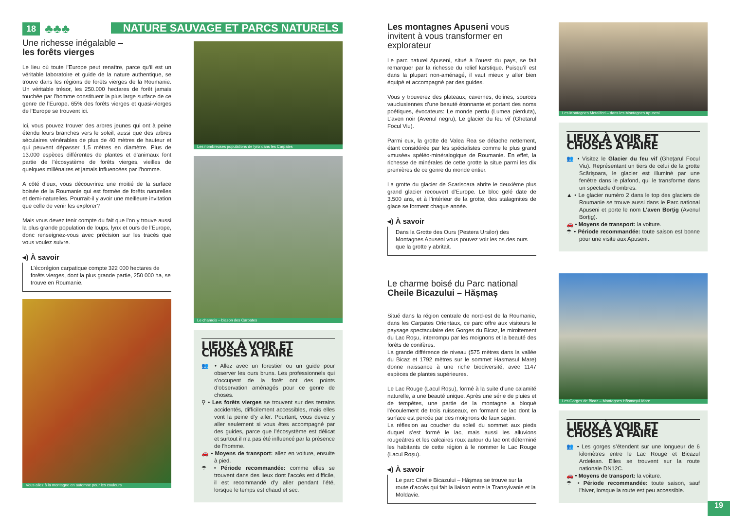18 ♣♣♣
Une richesse inégalable –
les forêts vierges
Le lieu où toute l’Europe peut renaître, parce qu’il est un véritable laboratoire et guide de la nature authentique, se trouve dans les régions de forêts vierges de la Roumanie. Un véritable trésor, les 250.000 hectares de forêt jamais touchée par l’homme constituent la plus large surface de ce genre de l’Europe. 65% des forêts vierges et quasi-vierges de l’Europe se trouvent ici.
Ici, vous pouvez trouver des arbres jeunes qui ont à peine étendu leurs branches vers le soleil, aussi que des arbres séculaires vénérables de plus de 40 mètres de hauteur et qui peuvent dépasser 1,5 mètres en diamètre. Plus de 13.000 espèces différentes de plantes et d’animaux font partie de l’écosystème de forêts vierges, vieilles de quelques millénaires et jamais influencées par l’homme.
A côté d’eux, vous découvrirez une moitié de la surface boisée de la Roumanie qui est formée de forêts naturelles et demi-naturelles. Pourrait-il y avoir une meilleure invitation que celle de venir les explorer?
Mais vous devez tenir compte du fait que l’on y trouve aussi la plus grande population de loups, lynx et ours de l’Europe, donc renseignez-vous avec précision sur les tracés que vous voulez suivre.
◂) À savoir
L’écorégion carpatique compte 322 000 hectares de forêts vierges, dont la plus grande partie, 250 000 ha, se trouve en Roumanie.
Vous allez à la montagne en automne pour les couleurs
NATURE SAUVAGE ET PARCS NATURELS
Les nombreuses populations de lynx dans les Carpates
Le chamois – blason des Carpates
LIEUX À VOIR ET CHOSES À FAIRE
👥 • Allez avec un forestier ou un guide pour observer les ours bruns. Les professionnels qui s’occupent de la forêt ont des points d’observation aménagés pour ce genre de choses.
⚲ • Les forêts vierges se trouvent sur des terrains accidentés, difficilement accessibles, mais elles vont la peine d’y aller. Pourtant, vous devez y aller seulement si vous êtes accompagné par des guides, parce que l’écosystème est délicat et surtout il n’a pas été influencé par la présence de l’homme.
🚗 • Moyens de transport: allez en voiture, ensuite à pied.
☂ • Période recommandée: comme elles se trouvent dans des lieux dont l’accès est difficile, il est recommandé d’y aller pendant l’été, lorsque le temps est chaud et sec.
Les montagnes Apuseni vous invitent à vous transformer en explorateur
Le parc naturel Apuseni, situé à l’ouest du pays, se fait remarquer par la richesse du relief karstique. Puisqu’il est dans la plupart non-aménagé, il vaut mieux y aller bien équipé et accompagné par des guides.
Vous y trouverez des plateaux, cavernes, dolines, sources vauclusiennes d’une beauté étonnante et portant des noms poétiques, évocateurs: Le monde perdu (Lumea pierduta), L’aven noir (Avenul negru), Le glacier du feu vif (Ghetarul Focul Viu).
Parmi eux, la grotte de Valea Rea se détache nettement, étant considérée par les spécialistes comme le plus grand «musée» spéléo-minéralogique de Roumanie. En effet, la richesse de minérales de cette grotte la situe parmi les dix premières de ce genre du monde entier.
La grotte du glacier de Scarisoara abrite le deuxième plus grand glacier recouvert d’Europe. Le bloc gelé date de 3.500 ans, et à l’intérieur de la grotte, des stalagmites de glace se forment chaque année.
◂) À savoir
Dans la Grotte des Ours (Pestera Ursilor) des Montagnes Apuseni vous pouvez voir les os des ours que la grotte y abritait.
Le charme boisé du Parc national
Cheile Bicazului – Hășmaș
Situé dans la région centrale de nord-est de la Roumanie, dans les Carpates Orientaux, ce parc offre aux visiteurs le paysage spectaculaire des Gorges du Bicaz, le miroitement du Lac Roșu, interrompu par les moignons et la beauté des forêts de conifères.
La grande différence de niveau (575 mètres dans la vallée du Bicaz et 1792 mètres sur le sommet Hasmasul Mare) donne naissance à une riche biodiversité, avec 1147 espèces de plantes supérieures.
Le Lac Rouge (Lacul Roșu), formé à la suite d’une calamité naturelle, a une beauté unique. Après une série de pluies et de tempêtes, une partie de la montagne a bloqué l’écoulement de trois ruisseaux, en formant ce lac dont la surface est percée par des moignons de faux sapin.
La réflexion au coucher du soleil du sommet aux pieds duquel s’est formé le lac, mais aussi les alluvions rougeâtres et les calcaires roux autour du lac ont déterminé les habitants de cette région à le nommer le Lac Rouge (Lacul Roșu).
◂) À savoir
Le parc Cheile Bicazului – Hășmaș se trouve sur la route d’accès qui fait la liaison entre la Transylvanie et la Moldavie.
Les Montagnes Metaliferi – dans les Montagnes Apuseni
LIEUX À VOIR ET CHOSES À FAIRE
👥 • Visitez le Glacier du feu vif (Ghețarul Focul Viu). Représentant un tiers de celui de la grotte Scărișoara, le glacier est illuminé par une fenêtre dans le plafond, qui le transforme dans un spectacle d’ombres.
▲ • Le glacier numéro 2 dans le top des glaciers de Roumanie se trouve aussi dans le Parc national Apuseni et porte le nom L’aven Borțig (Avenul Borțig).
🚗 • Moyens de transport: la voiture.
☂ • Période recommandée: toute saison est bonne pour une visite aux Apuseni.
Les Gorges de Bicaz – Montagnes Hășmașul Mare
LIEUX À VOIR ET CHOSES À FAIRE
👥 • Les gorges s’étendent sur une longueur de 6 kilomètres entre le Lac Rouge et Bicazul Ardelean. Elles se trouvent sur la route nationale DN12C.
🚗 • Moyens de transport: la voiture.
☂ • Période recommandée: toute saison, sauf l’hiver, lorsque la route est peu accessible.
19